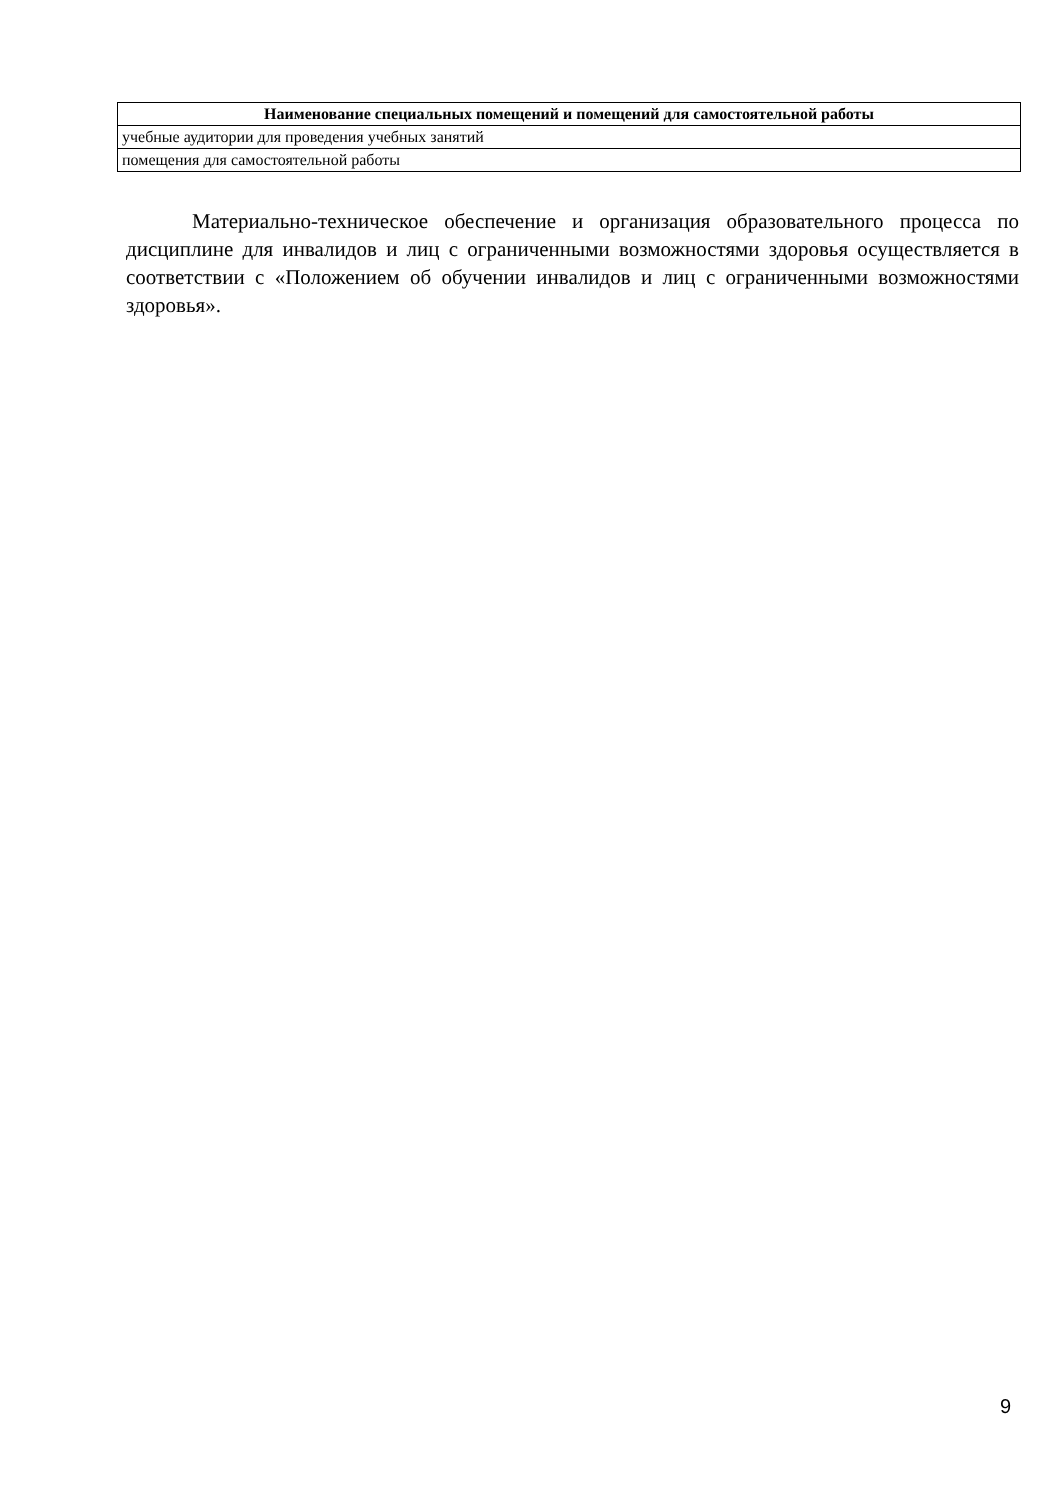| Наименование специальных помещений и помещений для самостоятельной работы |
| --- |
| учебные аудитории для проведения учебных занятий |
| помещения для самостоятельной работы |
Материально-техническое обеспечение и организация образовательного процесса по дисциплине для инвалидов и лиц с ограниченными возможностями здоровья осуществляется в соответствии с «Положением об обучении инвалидов и лиц с ограниченными возможностями здоровья».
9